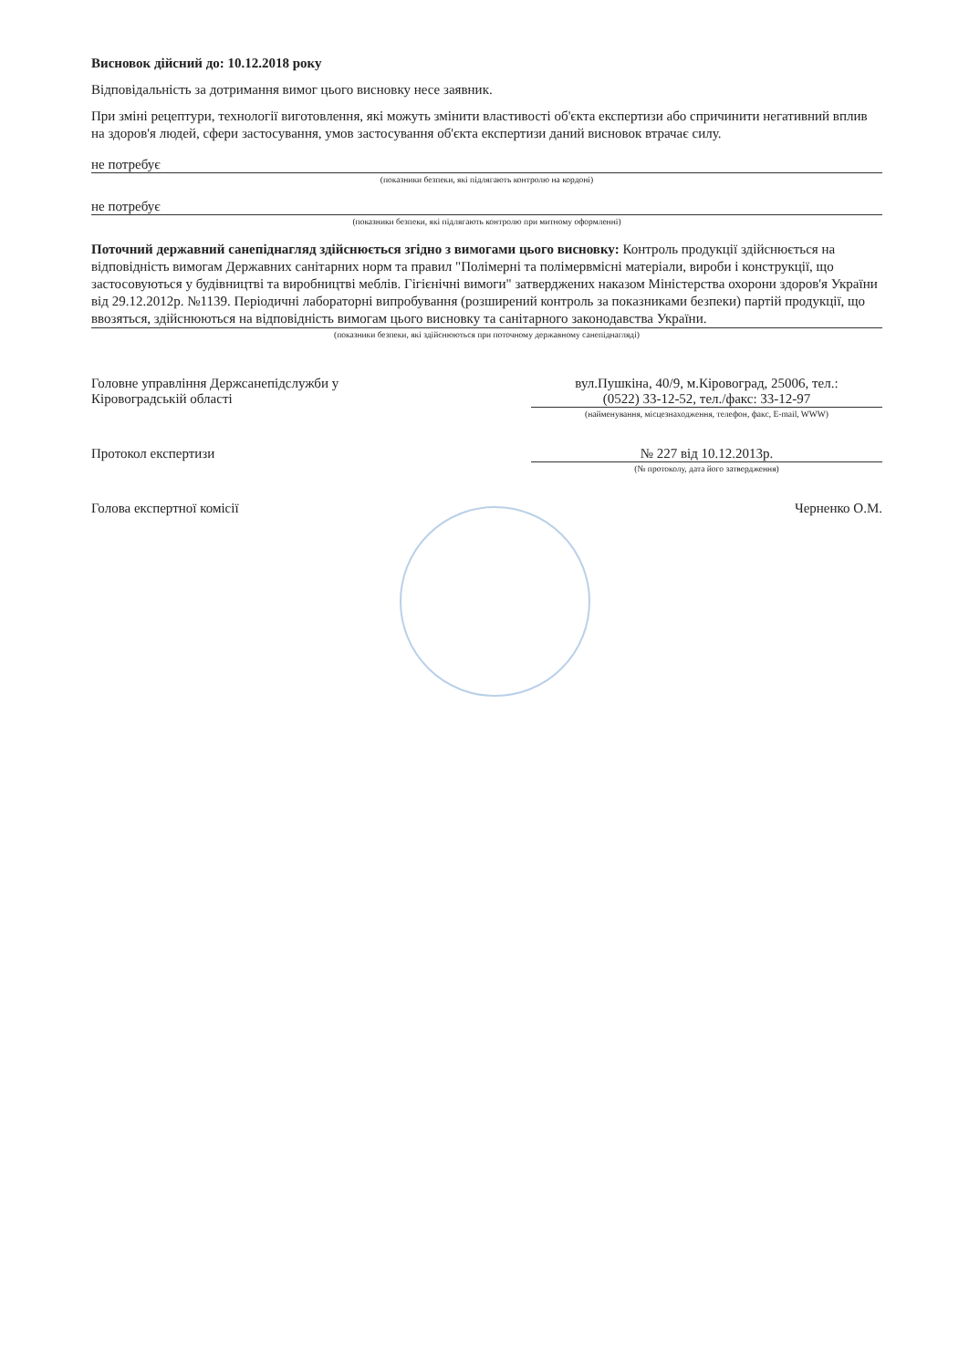Висновок дійсний до: 10.12.2018 року
Відповідальність за дотримання вимог цього висновку несе заявник.
При зміні рецептури, технології виготовлення, які можуть змінити властивості об'єкта експертизи або спричинити негативний вплив на здоров'я людей, сфери застосування, умов застосування об'єкта експертизи даний висновок втрачає силу.
не потребує
(показники безпеки, які підлягають контролю на кордоні)
не потребує
(показники безпеки, які підлягають контролю при митному оформленні)
Поточний державний санепіднагляд здійснюється згідно з вимогами цього висновку: Контроль продукції здійснюється на відповідність вимогам Державних санітарних норм та правил "Полімерні та полімервмісні матеріали, вироби і конструкції, що застосовуються у будівництві та виробництві меблів. Гігієнічні вимоги" затверджених наказом Міністерства охорони здоров'я України від 29.12.2012р. №1139. Періодичні лабораторні випробування (розширений контроль за показниками безпеки) партій продукції, що ввозяться, здійснюються на відповідність вимогам цього висновку та санітарного законодавства України.
(показники безпеки, які здійснюються при поточному державному санепіднагляді)
Головне управління Держсанепідслужби у
Кіровоградській області
вул.Пушкіна, 40/9, м.Кіровоград, 25006, тел.:
(0522) 33-12-52, тел./факс: 33-12-97
(найменування, місцезнаходження, телефон, факс, E-mail, WWW)
Протокол експертизи № 227 від 10.12.2013р.
(№ протоколу, дата його затвердження)
Голова експертної комісії Черненко О.М.